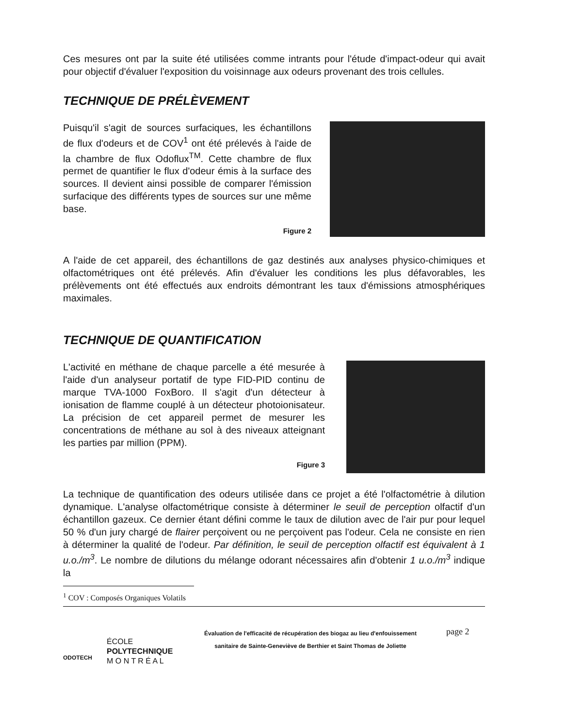Ces mesures ont par la suite été utilisées comme intrants pour l'étude d'impact-odeur qui avait pour objectif d'évaluer l'exposition du voisinnage aux odeurs provenant des trois cellules.
TECHNIQUE DE PRÉLÈVEMENT
Puisqu'il s'agit de sources surfaciques, les échantillons de flux d'odeurs et de COV<sup>1</sup> ont été prélevés à l'aide de la chambre de flux Odoflux<sup>TM</sup>. Cette chambre de flux permet de quantifier le flux d'odeur émis à la surface des sources. Il devient ainsi possible de comparer l'émission surfacique des différents types de sources sur une même base.
Figure 2
A l'aide de cet appareil, des échantillons de gaz destinés aux analyses physico-chimiques et olfactométriques ont été prélevés. Afin d'évaluer les conditions les plus défavorables, les prélèvements ont été effectués aux endroits démontrant les taux d'émissions atmosphériques maximales.
TECHNIQUE DE QUANTIFICATION
L'activité en méthane de chaque parcelle a été mesurée à l'aide d'un analyseur portatif de type FID-PID continu de marque TVA-1000 FoxBoro. Il s'agit d'un détecteur à ionisation de flamme couplé à un détecteur photoionisateur. La précision de cet appareil permet de mesurer les concentrations de méthane au sol à des niveaux atteignant les parties par million (PPM).
Figure 3
La technique de quantification des odeurs utilisée dans ce projet a été l'olfactométrie à dilution dynamique. L'analyse olfactométrique consiste à déterminer le seuil de perception olfactif d'un échantillon gazeux. Ce dernier étant défini comme le taux de dilution avec de l'air pur pour lequel 50 % d'un jury chargé de flairer perçoivent ou ne perçoivent pas l'odeur. Cela ne consiste en rien à déterminer la qualité de l'odeur. Par définition, le seuil de perception olfactif est équivalent à 1 u.o./m<sup>3</sup>. Le nombre de dilutions du mélange odorant nécessaires afin d'obtenir 1 u.o./m<sup>3</sup> indique la
<sup>1</sup> COV : Composés Organiques Volatils
ODOTECH
ÉCOLE
POLYTECHNIQUE
M O N T R É A L
Évaluation de l'efficacité de récupération des biogaz au lieu d'enfouissement sanitaire de Sainte-Geneviève de Berthier et Saint Thomas de Joliette
page 2